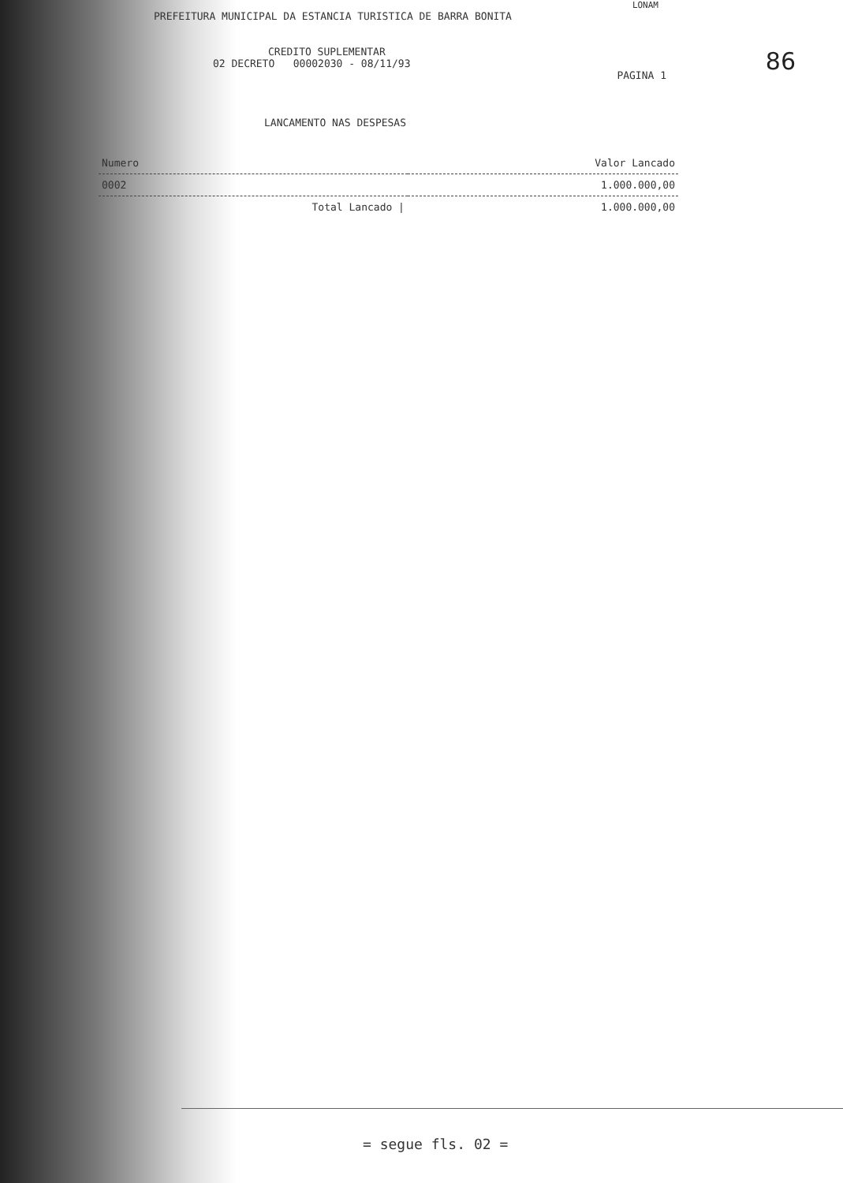86
LONAM
PREFEITURA MUNICIPAL DA ESTANCIA TURISTICA DE BARRA BONITA
CREDITO SUPLEMENTAR
02 DECRETO 00002030 - 08/11/93
PAGINA 1
LANCAMENTO NAS DESPESAS
| Numero | Valor Lancado |
| --- | --- |
| 0002 | 1.000.000,00 |
| Total Lancado / | 1.000.000,00 |
= segue fls. 02 =